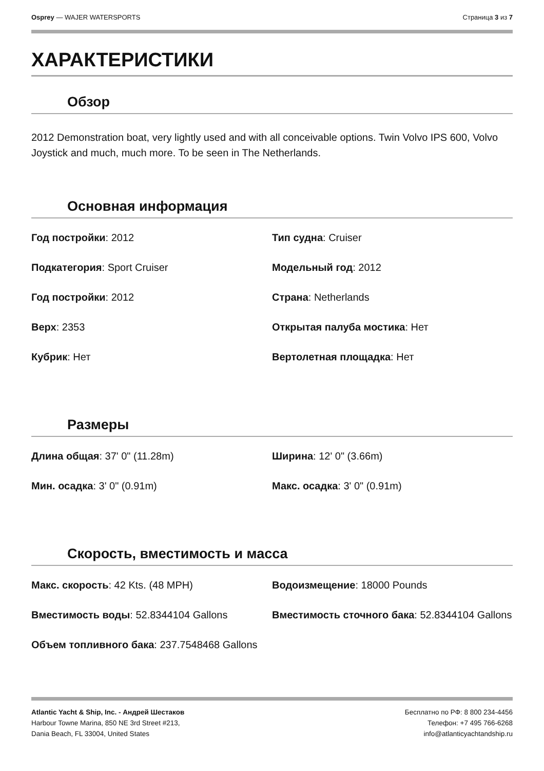Osprey — WAJER WATERSPORTS Страница 3 из 7
ХАРАКТЕРИСТИКИ
Обзор
2012 Demonstration boat, very lightly used and with all conceivable options. Twin Volvo IPS 600, Volvo Joystick and much, much more. To be seen in The Netherlands.
Основная информация
| Год постройки : 2012 | Тип судна : Cruiser |
| Подкатегория : Sport Cruiser | Модельный год : 2012 |
| Год постройки : 2012 | Страна : Netherlands |
| Верх : 2353 | Открытая палуба мостика : Нет |
| Кубрик : Нет | Вертолетная площадка : Нет |
Размеры
| Длина общая : 37' 0" (11.28m) | Ширина : 12' 0" (3.66m) |
| Мин. осадка : 3' 0" (0.91m) | Макс. осадка : 3' 0" (0.91m) |
Скорость, вместимость и масса
| Макс. скорость : 42 Kts. (48 MPH) | Водоизмещение : 18000 Pounds |
| Вместимость воды : 52.8344104 Gallons | Вместимость сточного бака : 52.8344104 Gallons |
| Объем топливного бака : 237.7548468 Gallons | |
Atlantic Yacht & Ship, Inc. - Андрей Шестаков
Harbour Towne Marina, 850 NE 3rd Street #213,
Dania Beach, FL 33004, United States
Бесплатно по РФ: 8 800 234-4456
Телефон: +7 495 766-6268
info@atlanticyachtandship.ru